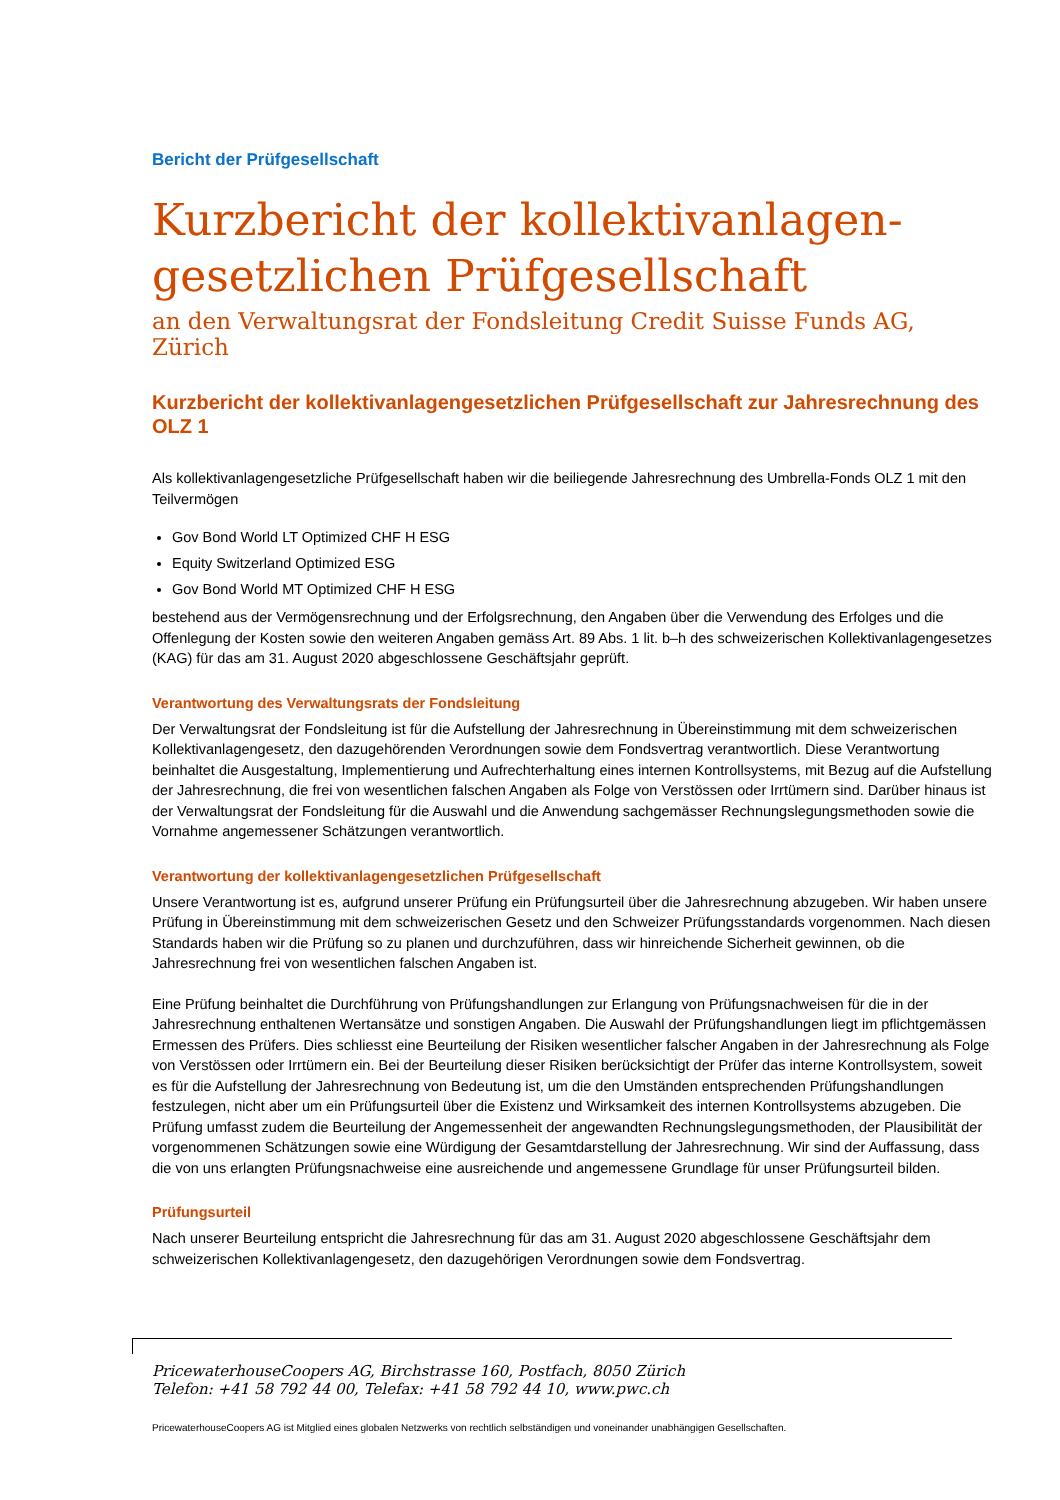Bericht der Prüfgesellschaft
Kurzbericht der kollektivanlagen-
gesetzlichen Prüfgesellschaft
an den Verwaltungsrat der Fondsleitung Credit Suisse Funds AG, Zürich
Kurzbericht der kollektivanlagengesetzlichen Prüfgesellschaft zur Jahresrechnung des OLZ 1
Als kollektivanlagengesetzliche Prüfgesellschaft haben wir die beiliegende Jahresrechnung des Umbrella-Fonds OLZ 1 mit den Teilvermögen
Gov Bond World LT Optimized CHF H ESG
Equity Switzerland Optimized ESG
Gov Bond World MT Optimized CHF H ESG
bestehend aus der Vermögensrechnung und der Erfolgsrechnung, den Angaben über die Verwendung des Erfolges und die Offenlegung der Kosten sowie den weiteren Angaben gemäss Art. 89 Abs. 1 lit. b–h des schweizerischen Kollektivanlagengesetzes (KAG) für das am 31. August 2020 abgeschlossene Geschäftsjahr geprüft.
Verantwortung des Verwaltungsrats der Fondsleitung
Der Verwaltungsrat der Fondsleitung ist für die Aufstellung der Jahresrechnung in Übereinstimmung mit dem schweizerischen Kollektivanlagengesetz, den dazugehörenden Verordnungen sowie dem Fondsvertrag verantwortlich. Diese Verantwortung beinhaltet die Ausgestaltung, Implementierung und Aufrechterhaltung eines internen Kontrollsystems, mit Bezug auf die Aufstellung der Jahresrechnung, die frei von wesentlichen falschen Angaben als Folge von Verstössen oder Irrtümern sind. Darüber hinaus ist der Verwaltungsrat der Fondsleitung für die Auswahl und die Anwendung sachgemässer Rechnungslegungsmethoden sowie die Vornahme angemessener Schätzungen verantwortlich.
Verantwortung der kollektivanlagengesetzlichen Prüfgesellschaft
Unsere Verantwortung ist es, aufgrund unserer Prüfung ein Prüfungsurteil über die Jahresrechnung abzugeben. Wir haben unsere Prüfung in Übereinstimmung mit dem schweizerischen Gesetz und den Schweizer Prüfungsstandards vorgenommen. Nach diesen Standards haben wir die Prüfung so zu planen und durchzuführen, dass wir hinreichende Sicherheit gewinnen, ob die Jahresrechnung frei von wesentlichen falschen Angaben ist.
Eine Prüfung beinhaltet die Durchführung von Prüfungshandlungen zur Erlangung von Prüfungsnachweisen für die in der Jahresrechnung enthaltenen Wertansätze und sonstigen Angaben. Die Auswahl der Prüfungshandlungen liegt im pflichtgemässen Ermessen des Prüfers. Dies schliesst eine Beurteilung der Risiken wesentlicher falscher Angaben in der Jahresrechnung als Folge von Verstössen oder Irrtümern ein. Bei der Beurteilung dieser Risiken berücksichtigt der Prüfer das interne Kontrollsystem, soweit es für die Aufstellung der Jahresrechnung von Bedeutung ist, um die den Umständen entsprechenden Prüfungshandlungen festzulegen, nicht aber um ein Prüfungsurteil über die Existenz und Wirksamkeit des internen Kontrollsystems abzugeben. Die Prüfung umfasst zudem die Beurteilung der Angemessenheit der angewandten Rechnungslegungsmethoden, der Plausibilität der vorgenommenen Schätzungen sowie eine Würdigung der Gesamtdarstellung der Jahresrechnung. Wir sind der Auffassung, dass die von uns erlangten Prüfungsnachweise eine ausreichende und angemessene Grundlage für unser Prüfungsurteil bilden.
Prüfungsurteil
Nach unserer Beurteilung entspricht die Jahresrechnung für das am 31. August 2020 abgeschlossene Geschäftsjahr dem schweizerischen Kollektivanlagengesetz, den dazugehörigen Verordnungen sowie dem Fondsvertrag.
PricewaterhouseCoopers AG, Birchstrasse 160, Postfach, 8050 Zürich
Telefon: +41 58 792 44 00, Telefax: +41 58 792 44 10, www.pwc.ch
PricewaterhouseCoopers AG ist Mitglied eines globalen Netzwerks von rechtlich selbständigen und voneinander unabhängigen Gesellschaften.